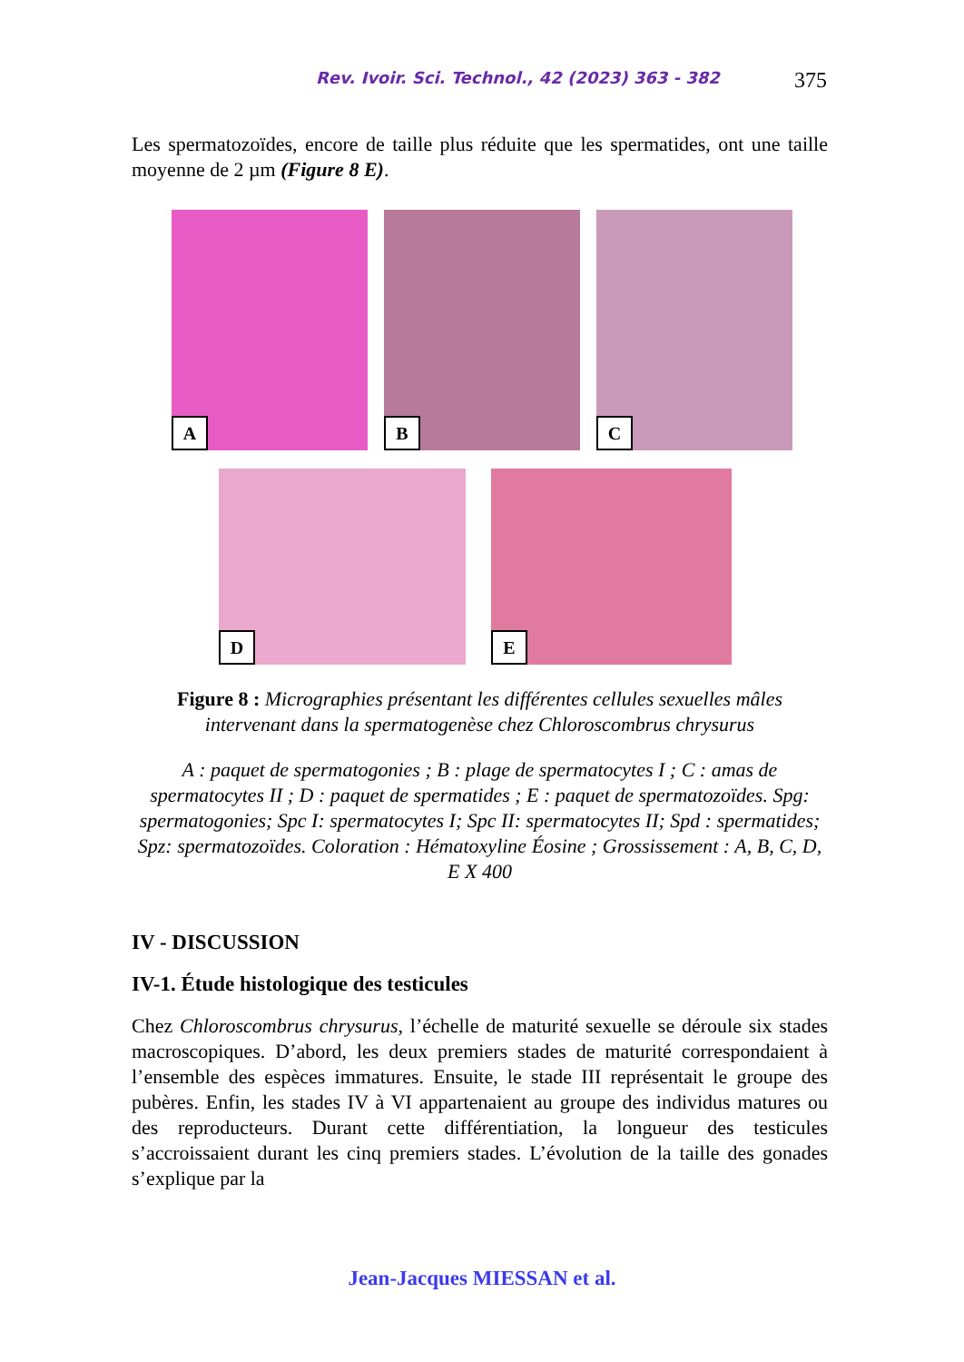Rev. Ivoir. Sci. Technol., 42 (2023) 363 - 382 375
Les spermatozoïdes, encore de taille plus réduite que les spermatides, ont une taille moyenne de 2 µm (Figure 8 E).
A
B
C
D
E
Figure 8 : Micrographies présentant les différentes cellules sexuelles mâles intervenant dans la spermatogenèse chez Chloroscombrus chrysurus
A : paquet de spermatogonies ; B : plage de spermatocytes I ; C : amas de spermatocytes II ; D : paquet de spermatides ; E : paquet de spermatozoïdes. Spg: spermatogonies; Spc I: spermatocytes I; Spc II: spermatocytes II; Spd : spermatides; Spz: spermatozoïdes. Coloration : Hématoxyline Éosine ; Grossissement : A, B, C, D, E X 400
IV - DISCUSSION
IV-1. Étude histologique des testicules
Chez Chloroscombrus chrysurus, l’échelle de maturité sexuelle se déroule six stades macroscopiques. D’abord, les deux premiers stades de maturité correspondaient à l’ensemble des espèces immatures. Ensuite, le stade III représentait le groupe des pubères. Enfin, les stades IV à VI appartenaient au groupe des individus matures ou des reproducteurs. Durant cette différentiation, la longueur des testicules s’accroissaient durant les cinq premiers stades. L’évolution de la taille des gonades s’explique par la
Jean-Jacques MIESSAN et al.